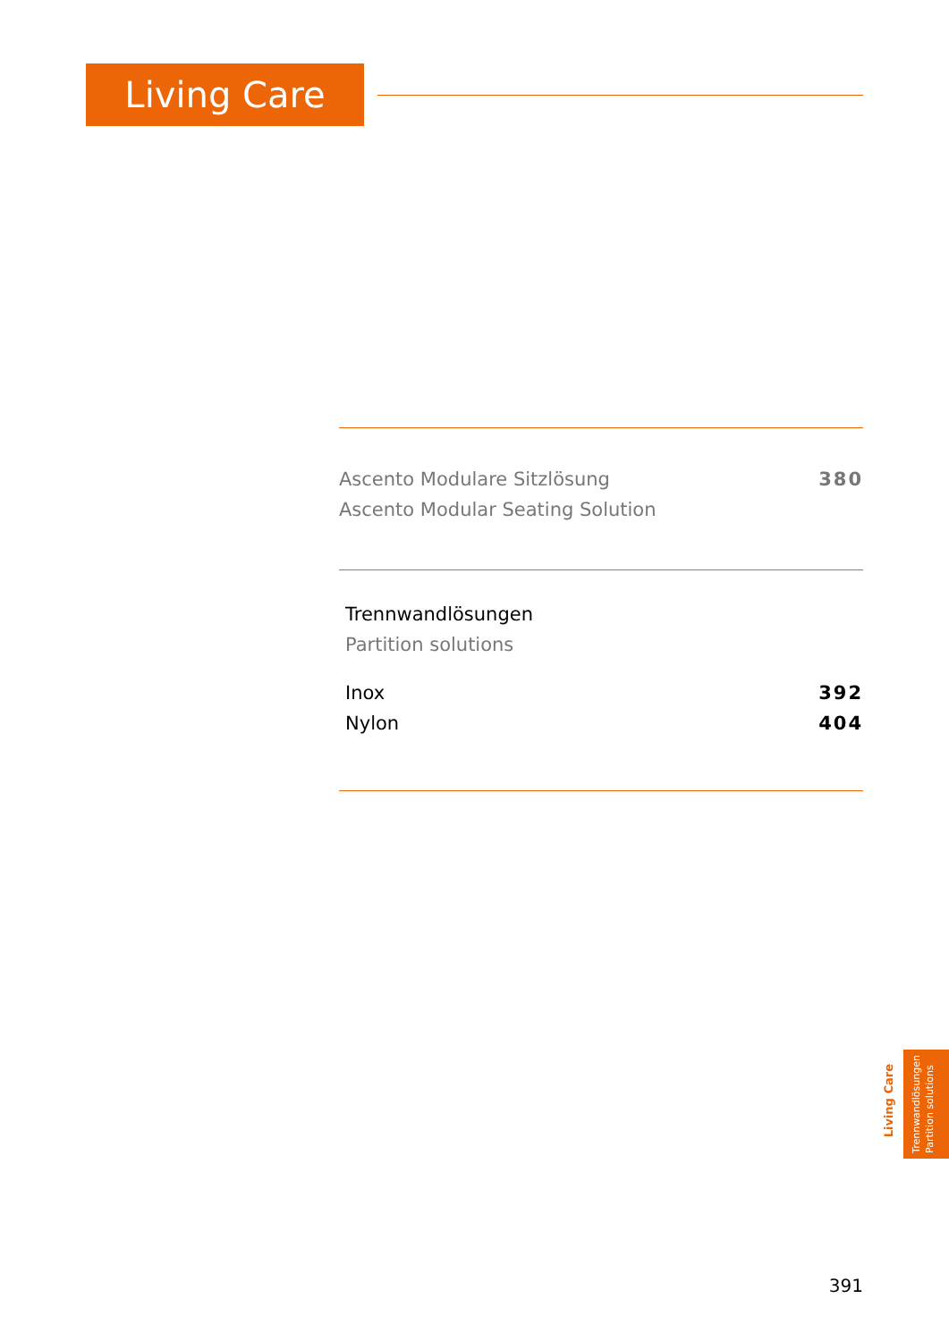Living Care
Ascento Modulare Sitzlösung 380
Ascento Modular Seating Solution
Trennwandlösungen
Partition solutions
Inox 392
Nylon 404
Living Care
Trennwandlösungen
Partition solutions
391